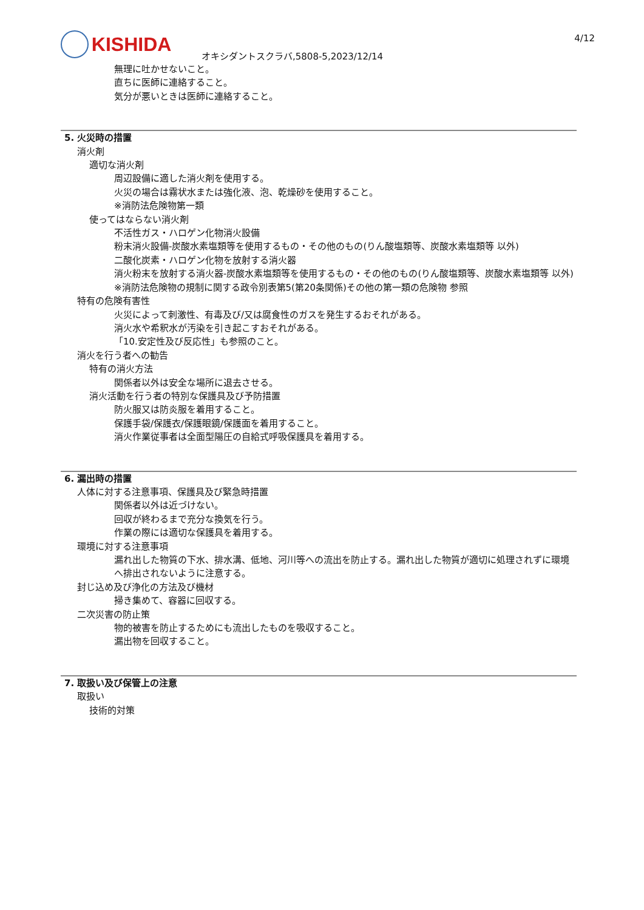KISHIDA 4/12
オキシダントスクラバ,5808-5,2023/12/14
無理に吐かせないこと。
直ちに医師に連絡すること。
気分が悪いときは医師に連絡すること。
5. 火災時の措置
消火剤
適切な消火剤
周辺設備に適した消火剤を使用する。
火災の場合は霧状水または強化液、泡、乾燥砂を使用すること。
※消防法危険物第一類
使ってはならない消火剤
不活性ガス・ハロゲン化物消火設備
粉末消火設備-炭酸水素塩類等を使用するもの・その他のもの(りん酸塩類等、炭酸水素塩類等 以外)
二酸化炭素・ハロゲン化物を放射する消火器
消火粉末を放射する消火器-炭酸水素塩類等を使用するもの・その他のもの(りん酸塩類等、炭酸水素塩類等 以外)
※消防法危険物の規制に関する政令別表第5(第20条関係)その他の第一類の危険物 参照
特有の危険有害性
火災によって刺激性、有毒及び/又は腐食性のガスを発生するおそれがある。
消火水や希釈水が汚染を引き起こすおそれがある。
「10.安定性及び反応性」も参照のこと。
消火を行う者への勧告
特有の消火方法
関係者以外は安全な場所に退去させる。
消火活動を行う者の特別な保護具及び予防措置
防火服又は防炎服を着用すること。
保護手袋/保護衣/保護眼鏡/保護面を着用すること。
消火作業従事者は全面型陽圧の自給式呼吸保護具を着用する。
6. 漏出時の措置
人体に対する注意事項、保護具及び緊急時措置
関係者以外は近づけない。
回収が終わるまで充分な換気を行う。
作業の際には適切な保護具を着用する。
環境に対する注意事項
漏れ出した物質の下水、排水溝、低地、河川等への流出を防止する。漏れ出した物質が適切に処理されずに環境へ排出されないように注意する。
封じ込め及び浄化の方法及び機材
掃き集めて、容器に回収する。
二次災害の防止策
物的被害を防止するためにも流出したものを吸収すること。
漏出物を回収すること。
7. 取扱い及び保管上の注意
取扱い
技術的対策